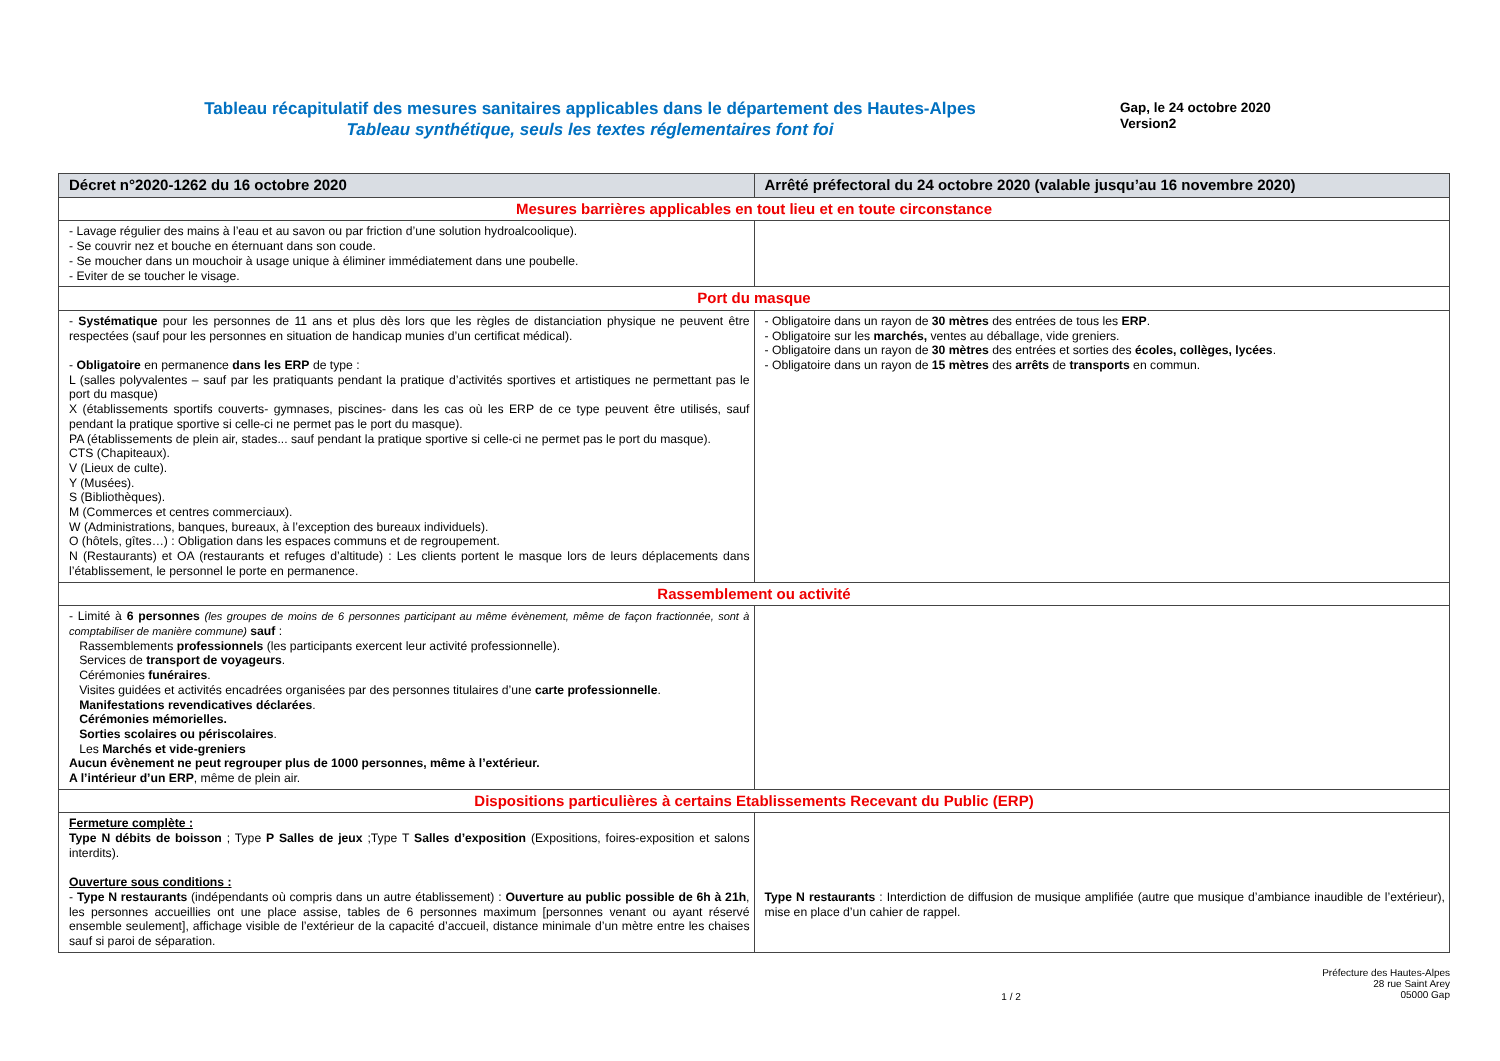Tableau récapitulatif des mesures sanitaires applicables dans le département des Hautes-Alpes
Tableau synthétique, seuls les textes réglementaires font foi
Gap, le 24 octobre 2020
Version2
| Décret n°2020-1262 du 16 octobre 2020 | Arrêté préfectoral du 24 octobre 2020 (valable jusqu’au 16 novembre 2020) |
| Mesures barrières applicables en tout lieu et en toute circonstance | |
| - Lavage régulier des mains à l’eau et au savon ou par friction d’une solution hydroalcoolique). - Se couvrir nez et bouche en éternuant dans son coude. - Se moucher dans un mouchoir à usage unique à éliminer immédiatement dans une poubelle. - Eviter de se toucher le visage. | |
| Port du masque | |
| - Systématique pour les personnes de 11 ans et plus dès lors que les règles de distanciation physique ne peuvent être respectées (sauf pour les personnes en situation de handicap munies d’un certificat médical). - Obligatoire en permanence dans les ERP de type : L (salles polyvalentes – sauf par les pratiquants pendant la pratique d’activités sportives et artistiques ne permettant pas le port du masque) X (établissements sportifs couverts- gymnases, piscines- dans les cas où les ERP de ce type peuvent être utilisés, sauf pendant la pratique sportive si celle-ci ne permet pas le port du masque). PA (établissements de plein air, stades... sauf pendant la pratique sportive si celle-ci ne permet pas le port du masque). CTS (Chapiteaux). V (Lieux de culte). Y (Musées). S (Bibliothèques). M (Commerces et centres commerciaux). W (Administrations, banques, bureaux, à l’exception des bureaux individuels). O (hôtels, gîtes…) : Obligation dans les espaces communs et de regroupement. N (Restaurants) et OA (restaurants et refuges d’altitude) : Les clients portent le masque lors de leurs déplacements dans l’établissement, le personnel le porte en permanence. | - Obligatoire dans un rayon de 30 mètres des entrées de tous les ERP . - Obligatoire sur les marchés, ventes au déballage, vide greniers. - Obligatoire dans un rayon de 30 mètres des entrées et sorties des écoles, collèges, lycées . - Obligatoire dans un rayon de 15 mètres des arrêts de transports en commun. |
| Rassemblement ou activité | |
| - Limité à 6 personnes (les groupes de moins de 6 personnes participant au même évènement, même de façon fractionnée, sont à comptabiliser de manière commune) sauf : Rassemblements professionnels (les participants exercent leur activité professionnelle). Services de transport de voyageurs . Cérémonies funéraires . Visites guidées et activités encadrées organisées par des personnes titulaires d’une carte professionnelle . Manifestations revendicatives déclarées . Cérémonies mémorielles. Sorties scolaires ou périscolaires . Les Marchés et vide-greniers Aucun évènement ne peut regrouper plus de 1000 personnes, même à l’extérieur. A l’intérieur d’un ERP , même de plein air. | |
| Dispositions particulières à certains Etablissements Recevant du Public (ERP) | |
| Fermeture complète : Type N débits de boisson ; Type P Salles de jeux ;Type T Salles d’exposition (Expositions, foires-exposition et salons interdits). Ouverture sous conditions : - Type N restaurants (indépendants où compris dans un autre établissement) : Ouverture au public possible de 6h à 21h , les personnes accueillies ont une place assise, tables de 6 personnes maximum [personnes venant ou ayant réservé ensemble seulement], affichage visible de l’extérieur de la capacité d’accueil, distance minimale d’un mètre entre les chaises sauf si paroi de séparation. | Type N restaurants : Interdiction de diffusion de musique amplifiée (autre que musique d’ambiance inaudible de l’extérieur), mise en place d’un cahier de rappel. |
1 / 2 Préfecture des Hautes-Alpes
28 rue Saint Arey
05000 Gap